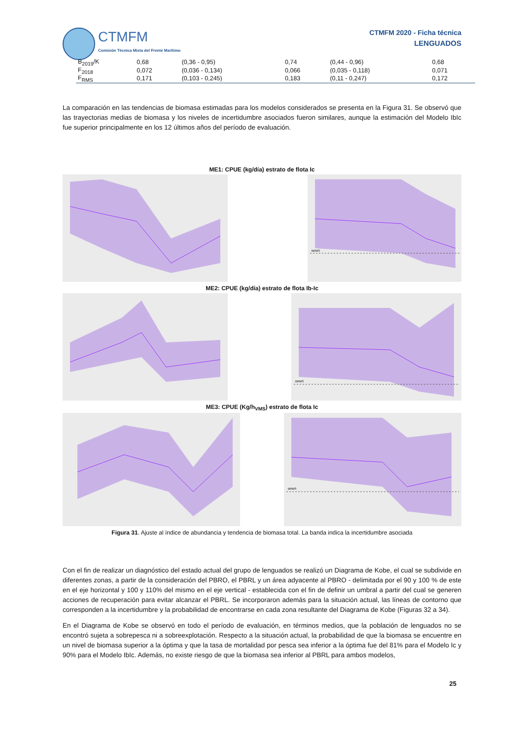CTMFM
Comisión Técnica Mixta del Frente Marítimo
CTMFM 2020 - Ficha técnica
LENGUADOS
| B<sub>2019</sub>/K | 0,68 | (0,36 - 0,95) | 0,74 | (0,44 - 0,96) | 0,68 |
| F<sub>2018</sub> | 0,072 | (0,036 - 0,134) | 0,066 | (0,035 - 0,118) | 0,071 |
| F<sub>RMS</sub> | 0,171 | (0,103 - 0,245) | 0,183 | (0,11 - 0,247) | 0,172 |
La comparación en las tendencias de biomasa estimadas para los modelos considerados se presenta en la Figura 31. Se observó que las trayectorias medias de biomasa y los niveles de incertidumbre asociados fueron similares, aunque la estimación del Modelo IbIc fue superior principalmente en los 12 últimos años del período de evaluación.
ME1: CPUE (kg/día) estrato de flota Ic
BRMS
ME2: CPUE (kg/día) estrato de flota Ib-Ic
BRMS
ME3: CPUE (Kg/h<sub>VMS</sub>) estrato de flota Ic
BRMS
Figura 31. Ajuste al índice de abundancia y tendencia de biomasa total. La banda indica la incertidumbre asociada
Con el fin de realizar un diagnóstico del estado actual del grupo de lenguados se realizó un Diagrama de Kobe, el cual se subdivide en diferentes zonas, a partir de la consideración del PBRO, el PBRL y un área adyacente al PBRO - delimitada por el 90 y 100 % de este en el eje horizontal y 100 y 110% del mismo en el eje vertical - establecida con el fin de definir un umbral a partir del cual se generen acciones de recuperación para evitar alcanzar el PBRL. Se incorporaron además para la situación actual, las líneas de contorno que corresponden a la incertidumbre y la probabilidad de encontrarse en cada zona resultante del Diagrama de Kobe (Figuras 32 a 34).
En el Diagrama de Kobe se observó en todo el período de evaluación, en términos medios, que la población de lenguados no se encontró sujeta a sobrepesca ni a sobreexplotación. Respecto a la situación actual, la probabilidad de que la biomasa se encuentre en un nivel de biomasa superior a la óptima y que la tasa de mortalidad por pesca sea inferior a la óptima fue del 81% para el Modelo Ic y 90% para el Modelo IbIc. Además, no existe riesgo de que la biomasa sea inferior al PBRL para ambos modelos,
25